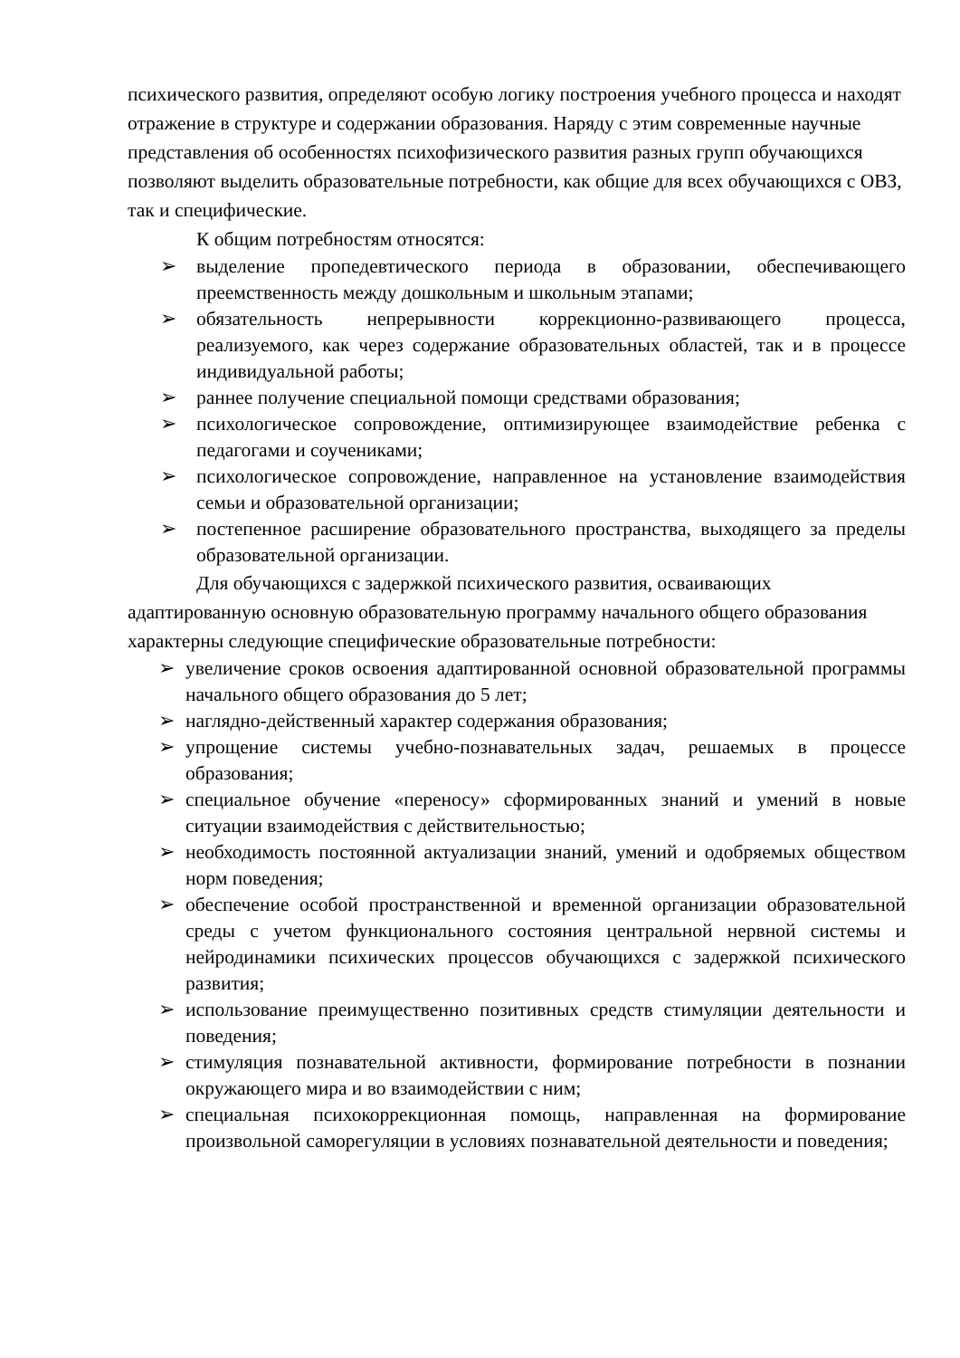психического развития, определяют особую логику построения учебного процесса и находят отражение в структуре и содержании образования. Наряду с этим современные научные представления об особенностях психофизического развития разных групп обучающихся позволяют выделить образовательные потребности, как общие для всех обучающихся с ОВЗ, так и специфические.
К общим потребностям относятся:
➢ выделение пропедевтического периода в образовании, обеспечивающего преемственность между дошкольным и школьным этапами;
➢ обязательность непрерывности коррекционно-развивающего процесса, реализуемого, как через содержание образовательных областей, так и в процессе индивидуальной работы;
➢ раннее получение специальной помощи средствами образования;
➢ психологическое сопровождение, оптимизирующее взаимодействие ребенка с педагогами и соучениками;
➢ психологическое сопровождение, направленное на установление взаимодействия семьи и образовательной организации;
➢ постепенное расширение образовательного пространства, выходящего за пределы образовательной организации.
Для обучающихся с задержкой психического развития, осваивающих адаптированную основную образовательную программу начального общего образования характерны следующие специфические образовательные потребности:
➢ увеличение сроков освоения адаптированной основной образовательной программы начального общего образования до 5 лет;
➢ наглядно-действенный характер содержания образования;
➢ упрощение системы учебно-познавательных задач, решаемых в процессе образования;
➢ специальное обучение «переносу» сформированных знаний и умений в новые ситуации взаимодействия с действительностью;
➢ необходимость постоянной актуализации знаний, умений и одобряемых обществом норм поведения;
➢ обеспечение особой пространственной и временной организации образовательной среды с учетом функционального состояния центральной нервной системы и нейродинамики психических процессов обучающихся с задержкой психического развития;
➢ использование преимущественно позитивных средств стимуляции деятельности и поведения;
➢ стимуляция познавательной активности, формирование потребности в познании окружающего мира и во взаимодействии с ним;
➢ специальная психокоррекционная помощь, направленная на формирование произвольной саморегуляции в условиях познавательной деятельности и поведения;